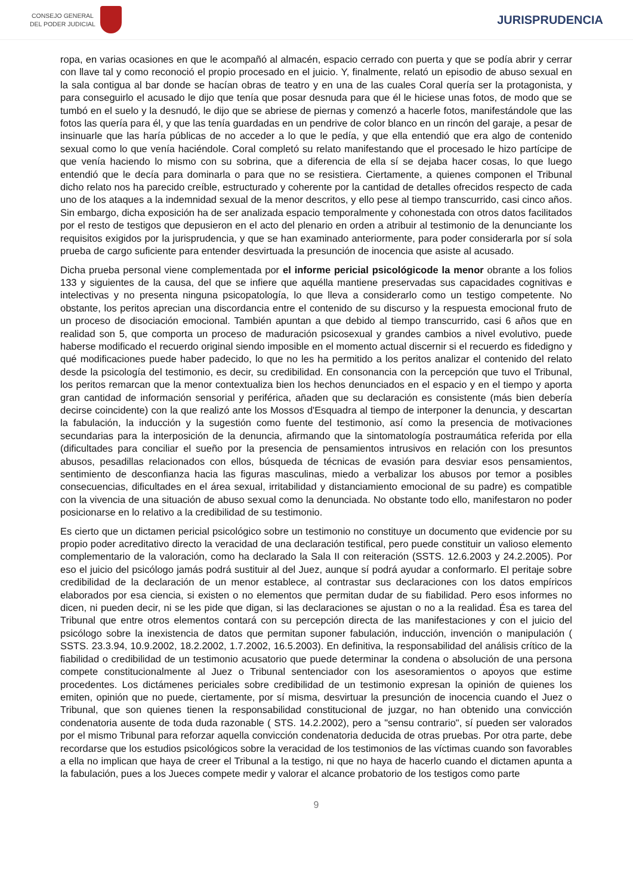CONSEJO GENERAL
DEL PODER JUDICIAL
JURISPRUDENCIA
ropa, en varias ocasiones en que le acompañó al almacén, espacio cerrado con puerta y que se podía abrir y cerrar con llave tal y como reconoció el propio procesado en el juicio. Y, finalmente, relató un episodio de abuso sexual en la sala contigua al bar donde se hacían obras de teatro y en una de las cuales Coral quería ser la protagonista, y para conseguirlo el acusado le dijo que tenía que posar desnuda para que él le hiciese unas fotos, de modo que se tumbó en el suelo y la desnudó, le dijo que se abriese de piernas y comenzó a hacerle fotos, manifestándole que las fotos las quería para él, y que las tenía guardadas en un pendrive de color blanco en un rincón del garaje, a pesar de insinuarle que las haría públicas de no acceder a lo que le pedía, y que ella entendió que era algo de contenido sexual como lo que venía haciéndole. Coral completó su relato manifestando que el procesado le hizo partícipe de que venía haciendo lo mismo con su sobrina, que a diferencia de ella sí se dejaba hacer cosas, lo que luego entendió que le decía para dominarla o para que no se resistiera. Ciertamente, a quienes componen el Tribunal dicho relato nos ha parecido creíble, estructurado y coherente por la cantidad de detalles ofrecidos respecto de cada uno de los ataques a la indemnidad sexual de la menor descritos, y ello pese al tiempo transcurrido, casi cinco años. Sin embargo, dicha exposición ha de ser analizada espacio temporalmente y cohonestada con otros datos facilitados por el resto de testigos que depusieron en el acto del plenario en orden a atribuir al testimonio de la denunciante los requisitos exigidos por la jurisprudencia, y que se han examinado anteriormente, para poder considerarla por sí sola prueba de cargo suficiente para entender desvirtuada la presunción de inocencia que asiste al acusado.
Dicha prueba personal viene complementada por el informe pericial psicológicode la menor obrante a los folios 133 y siguientes de la causa, del que se infiere que aquélla mantiene preservadas sus capacidades cognitivas e intelectivas y no presenta ninguna psicopatología, lo que lleva a considerarlo como un testigo competente. No obstante, los peritos aprecian una discordancia entre el contenido de su discurso y la respuesta emocional fruto de un proceso de disociación emocional. También apuntan a que debido al tiempo transcurrido, casi 6 años que en realidad son 5, que comporta un proceso de maduración psicosexual y grandes cambios a nivel evolutivo, puede haberse modificado el recuerdo original siendo imposible en el momento actual discernir si el recuerdo es fidedigno y qué modificaciones puede haber padecido, lo que no les ha permitido a los peritos analizar el contenido del relato desde la psicología del testimonio, es decir, su credibilidad. En consonancia con la percepción que tuvo el Tribunal, los peritos remarcan que la menor contextualiza bien los hechos denunciados en el espacio y en el tiempo y aporta gran cantidad de información sensorial y periférica, añaden que su declaración es consistente (más bien debería decirse coincidente) con la que realizó ante los Mossos d'Esquadra al tiempo de interponer la denuncia, y descartan la fabulación, la inducción y la sugestión como fuente del testimonio, así como la presencia de motivaciones secundarias para la interposición de la denuncia, afirmando que la sintomatología postraumática referida por ella (dificultades para conciliar el sueño por la presencia de pensamientos intrusivos en relación con los presuntos abusos, pesadillas relacionados con ellos, búsqueda de técnicas de evasión para desviar esos pensamientos, sentimiento de desconfianza hacia las figuras masculinas, miedo a verbalizar los abusos por temor a posibles consecuencias, dificultades en el área sexual, irritabilidad y distanciamiento emocional de su padre) es compatible con la vivencia de una situación de abuso sexual como la denunciada. No obstante todo ello, manifestaron no poder posicionarse en lo relativo a la credibilidad de su testimonio.
Es cierto que un dictamen pericial psicológico sobre un testimonio no constituye un documento que evidencie por su propio poder acreditativo directo la veracidad de una declaración testifical, pero puede constituir un valioso elemento complementario de la valoración, como ha declarado la Sala II con reiteración (SSTS. 12.6.2003 y 24.2.2005). Por eso el juicio del psicólogo jamás podrá sustituir al del Juez, aunque sí podrá ayudar a conformarlo. El peritaje sobre credibilidad de la declaración de un menor establece, al contrastar sus declaraciones con los datos empíricos elaborados por esa ciencia, si existen o no elementos que permitan dudar de su fiabilidad. Pero esos informes no dicen, ni pueden decir, ni se les pide que digan, si las declaraciones se ajustan o no a la realidad. Ésa es tarea del Tribunal que entre otros elementos contará con su percepción directa de las manifestaciones y con el juicio del psicólogo sobre la inexistencia de datos que permitan suponer fabulación, inducción, invención o manipulación ( SSTS. 23.3.94, 10.9.2002, 18.2.2002, 1.7.2002, 16.5.2003). En definitiva, la responsabilidad del análisis crítico de la fiabilidad o credibilidad de un testimonio acusatorio que puede determinar la condena o absolución de una persona compete constitucionalmente al Juez o Tribunal sentenciador con los asesoramientos o apoyos que estime procedentes. Los dictámenes periciales sobre credibilidad de un testimonio expresan la opinión de quienes los emiten, opinión que no puede, ciertamente, por sí misma, desvirtuar la presunción de inocencia cuando el Juez o Tribunal, que son quienes tienen la responsabilidad constitucional de juzgar, no han obtenido una convicción condenatoria ausente de toda duda razonable ( STS. 14.2.2002), pero a "sensu contrario", sí pueden ser valorados por el mismo Tribunal para reforzar aquella convicción condenatoria deducida de otras pruebas. Por otra parte, debe recordarse que los estudios psicológicos sobre la veracidad de los testimonios de las víctimas cuando son favorables a ella no implican que haya de creer el Tribunal a la testigo, ni que no haya de hacerlo cuando el dictamen apunta a la fabulación, pues a los Jueces compete medir y valorar el alcance probatorio de los testigos como parte
9